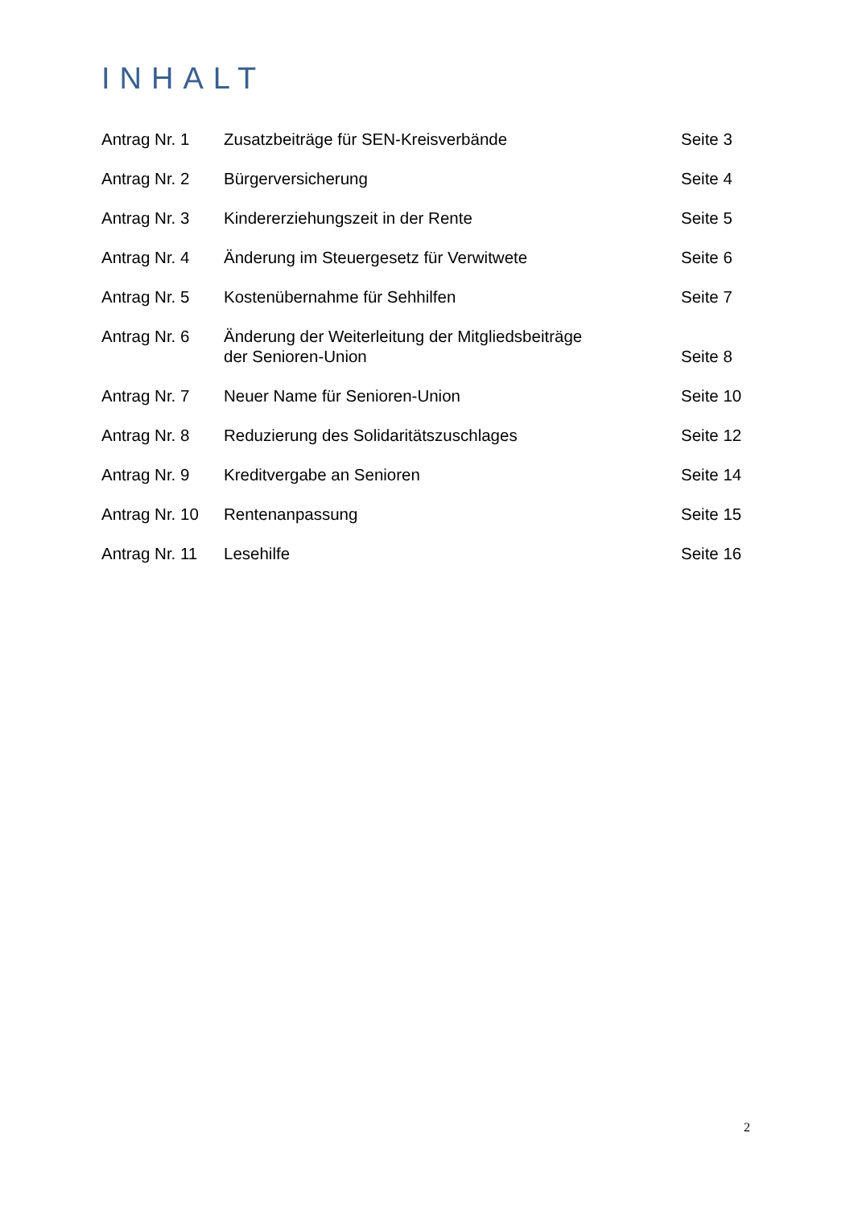INHALT
| Antrag Nr. 1 | Zusatzbeiträge für SEN-Kreisverbände | Seite 3 |
| Antrag Nr. 2 | Bürgerversicherung | Seite 4 |
| Antrag Nr. 3 | Kindererziehungszeit in der Rente | Seite 5 |
| Antrag Nr. 4 | Änderung im Steuergesetz für Verwitwete | Seite 6 |
| Antrag Nr. 5 | Kostenübernahme für Sehhilfen | Seite 7 |
| Antrag Nr. 6 | Änderung der Weiterleitung der Mitgliedsbeiträge der Senioren-Union | Seite 8 |
| Antrag Nr. 7 | Neuer Name für Senioren-Union | Seite 10 |
| Antrag Nr. 8 | Reduzierung des Solidaritätszuschlages | Seite 12 |
| Antrag Nr. 9 | Kreditvergabe an Senioren | Seite 14 |
| Antrag Nr. 10 | Rentenanpassung | Seite 15 |
| Antrag Nr. 11 | Lesehilfe | Seite 16 |
2